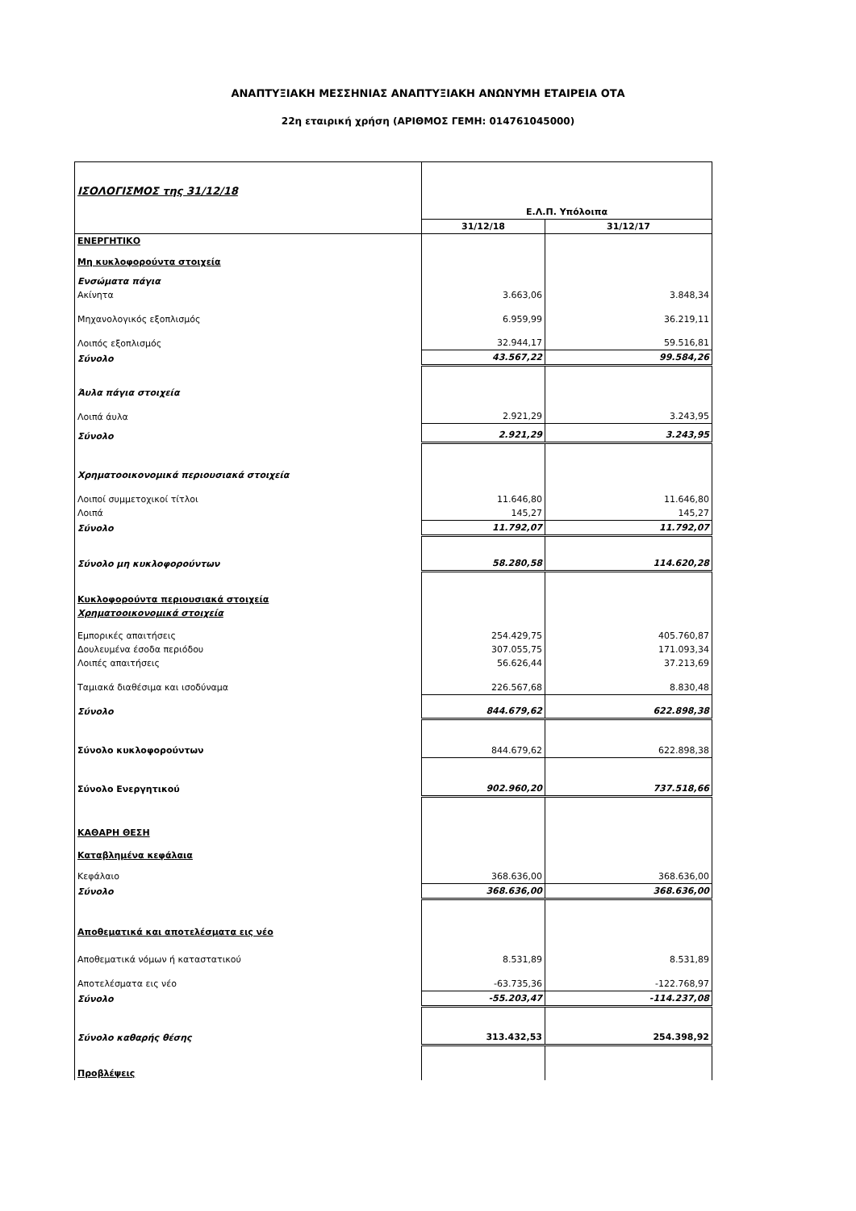ΑΝΑΠΤΥΞΙΑΚΗ ΜΕΣΣΗΝΙΑΣ ΑΝΑΠΤΥΞΙΑΚΗ ΑΝΩΝΥΜΗ ΕΤΑΙΡΕΙΑ ΟΤΑ
22η εταιρική χρήση (ΑΡΙΘΜΟΣ ΓΕΜΗ: 014761045000)
| ΙΣΟΛΟΓΙΣΜΟΣ της 31/12/18 | Ε.Λ.Π. Υπόλοιπα | |
| | 31/12/18 | 31/12/17 |
| ΕΝΕΡΓΗΤΙΚΟ | | |
| Μη κυκλοφορούντα στοιχεία | | |
| Ενσώματα πάγια | | |
| Ακίνητα | 3.663,06 | 3.848,34 |
| Μηχανολογικός εξοπλισμός | 6.959,99 | 36.219,11 |
| Λοιπός εξοπλισμός | 32.944,17 | 59.516,81 |
| Σύνολο | 43.567,22 | 99.584,26 |
| Άυλα πάγια στοιχεία | | |
| Λοιπά άυλα | 2.921,29 | 3.243,95 |
| Σύνολο | 2.921,29 | 3.243,95 |
| Χρηματοοικονομικά περιουσιακά στοιχεία | | |
| Λοιποί συμμετοχικοί τίτλοι | 11.646,80 | 11.646,80 |
| Λοιπά | 145,27 | 145,27 |
| Σύνολο | 11.792,07 | 11.792,07 |
| Σύνολο μη κυκλοφορούντων | 58.280,58 | 114.620,28 |
| Κυκλοφορούντα περιουσιακά στοιχεία | | |
| Χρηματοοικονομικά στοιχεία | | |
| Εμπορικές απαιτήσεις | 254.429,75 | 405.760,87 |
| Δουλευμένα έσοδα περιόδου | 307.055,75 | 171.093,34 |
| Λοιπές απαιτήσεις | 56.626,44 | 37.213,69 |
| Ταμιακά διαθέσιμα και ισοδύναμα | 226.567,68 | 8.830,48 |
| Σύνολο | 844.679,62 | 622.898,38 |
| Σύνολο κυκλοφορούντων | 844.679,62 | 622.898,38 |
| Σύνολο Ενεργητικού | 902.960,20 | 737.518,66 |
| ΚΑΘΑΡΗ ΘΕΣΗ | | |
| Καταβλημένα κεφάλαια | | |
| Κεφάλαιο | 368.636,00 | 368.636,00 |
| Σύνολο | 368.636,00 | 368.636,00 |
| Αποθεματικά και αποτελέσματα εις νέο | | |
| Αποθεματικά νόμων ή καταστατικού | 8.531,89 | 8.531,89 |
| Αποτελέσματα εις νέο | -63.735,36 | -122.768,97 |
| Σύνολο | -55.203,47 | -114.237,08 |
| Σύνολο καθαρής θέσης | 313.432,53 | 254.398,92 |
| Προβλέψεις | | |